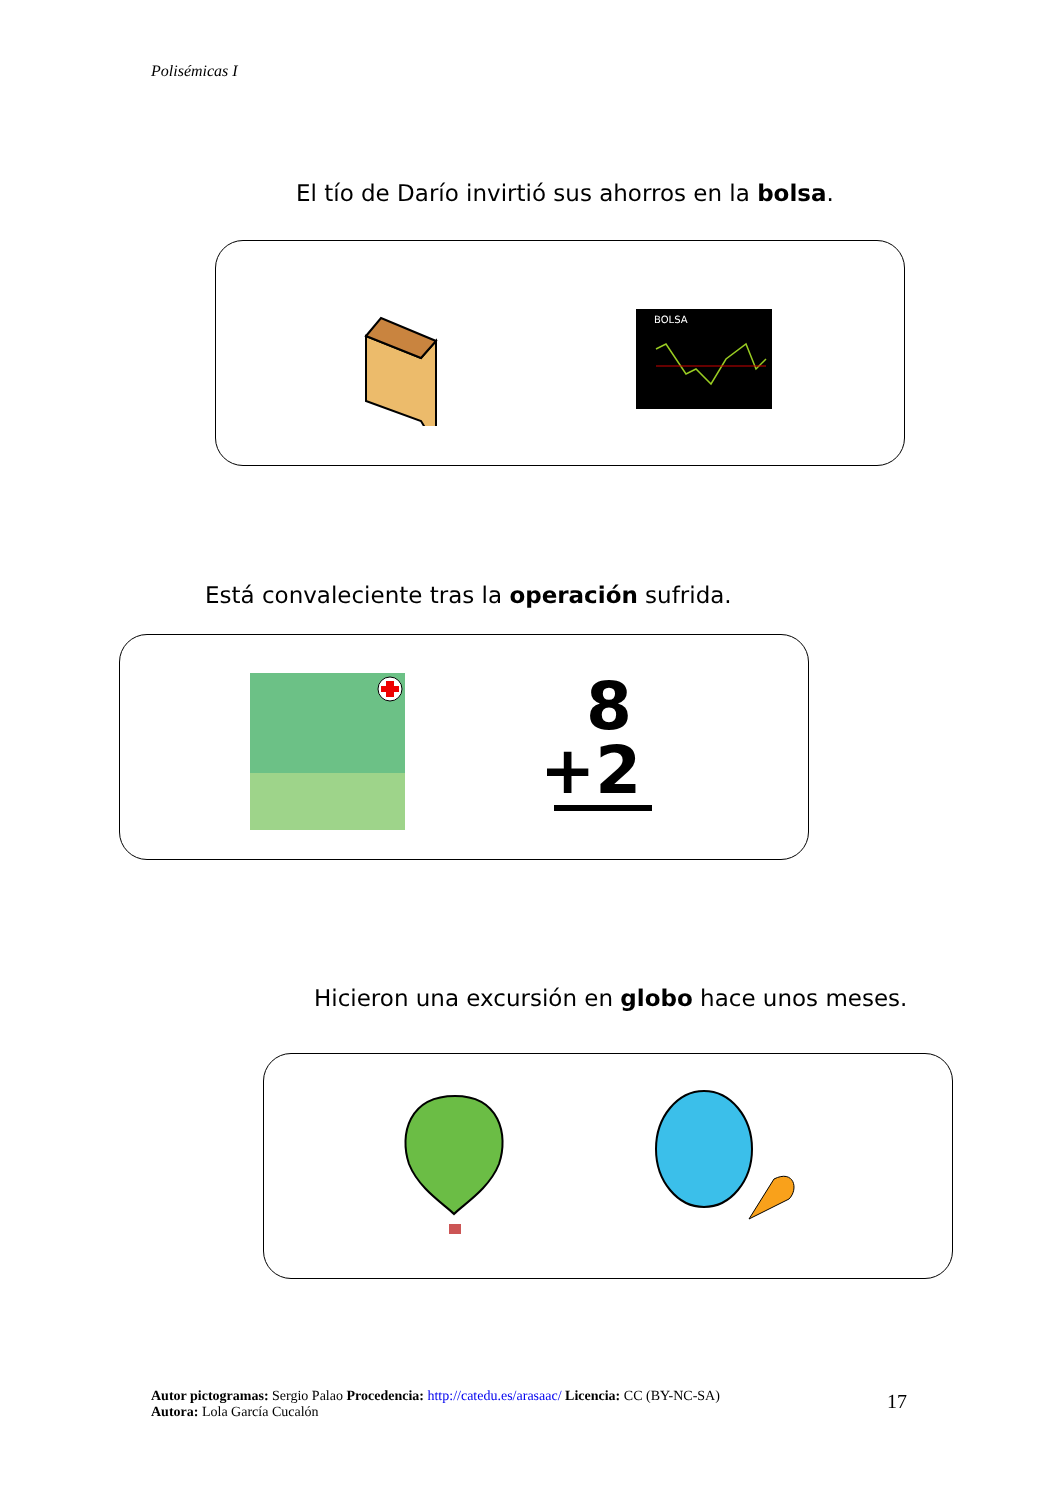Polisémicas I
El tío de Darío invirtió sus ahorros en la bolsa.
BOLSA
Está convaleciente tras la operación sufrida.
8
+2
Hicieron una excursión en globo hace unos meses.
Autor pictogramas: Sergio Palao Procedencia: http://catedu.es/arasaac/ Licencia: CC (BY-NC-SA)
Autora: Lola García Cucalón
17